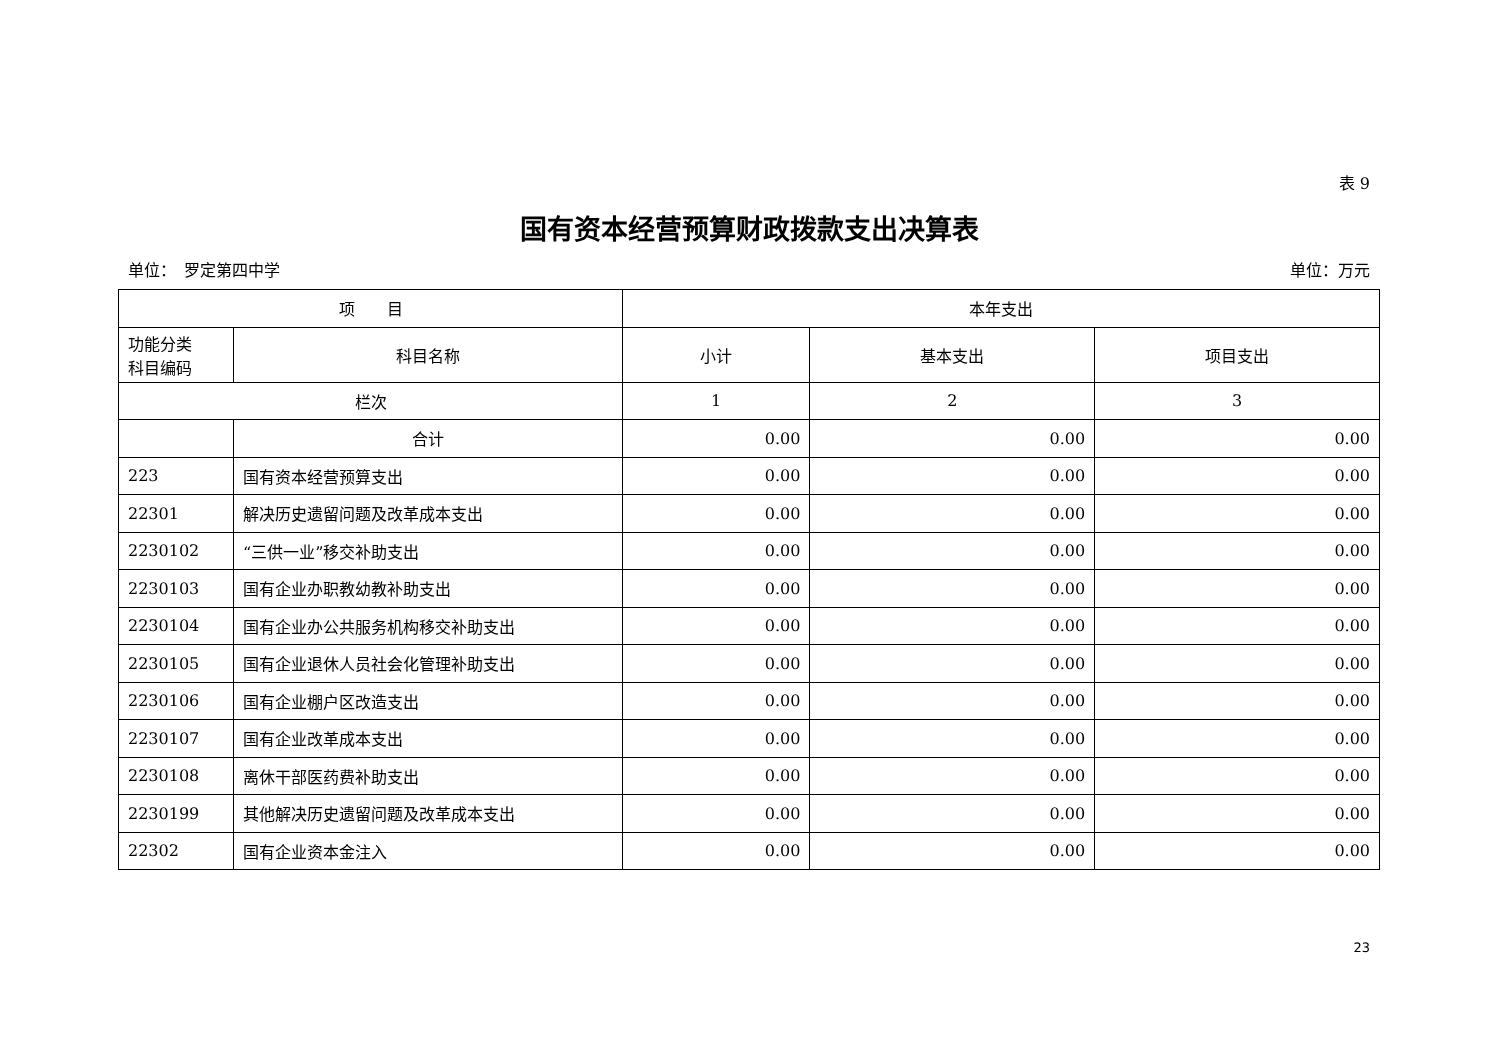表 9
国有资本经营预算财政拨款支出决算表
单位：　罗定第四中学 单位：万元
| 项 目 | | 本年支出 | | |
| --- | --- | --- | --- | --- |
| 功能分类 科目编码 | 科目名称 | 小计 | 基本支出 | 项目支出 |
| 栏次 | | 1 | 2 | 3 |
| | 合计 | 0.00 | 0.00 | 0.00 |
| 223 | 国有资本经营预算支出 | 0.00 | 0.00 | 0.00 |
| 22301 | 解决历史遗留问题及改革成本支出 | 0.00 | 0.00 | 0.00 |
| 2230102 | “三供一业”移交补助支出 | 0.00 | 0.00 | 0.00 |
| 2230103 | 国有企业办职教幼教补助支出 | 0.00 | 0.00 | 0.00 |
| 2230104 | 国有企业办公共服务机构移交补助支出 | 0.00 | 0.00 | 0.00 |
| 2230105 | 国有企业退休人员社会化管理补助支出 | 0.00 | 0.00 | 0.00 |
| 2230106 | 国有企业棚户区改造支出 | 0.00 | 0.00 | 0.00 |
| 2230107 | 国有企业改革成本支出 | 0.00 | 0.00 | 0.00 |
| 2230108 | 离休干部医药费补助支出 | 0.00 | 0.00 | 0.00 |
| 2230199 | 其他解决历史遗留问题及改革成本支出 | 0.00 | 0.00 | 0.00 |
| 22302 | 国有企业资本金注入 | 0.00 | 0.00 | 0.00 |
23